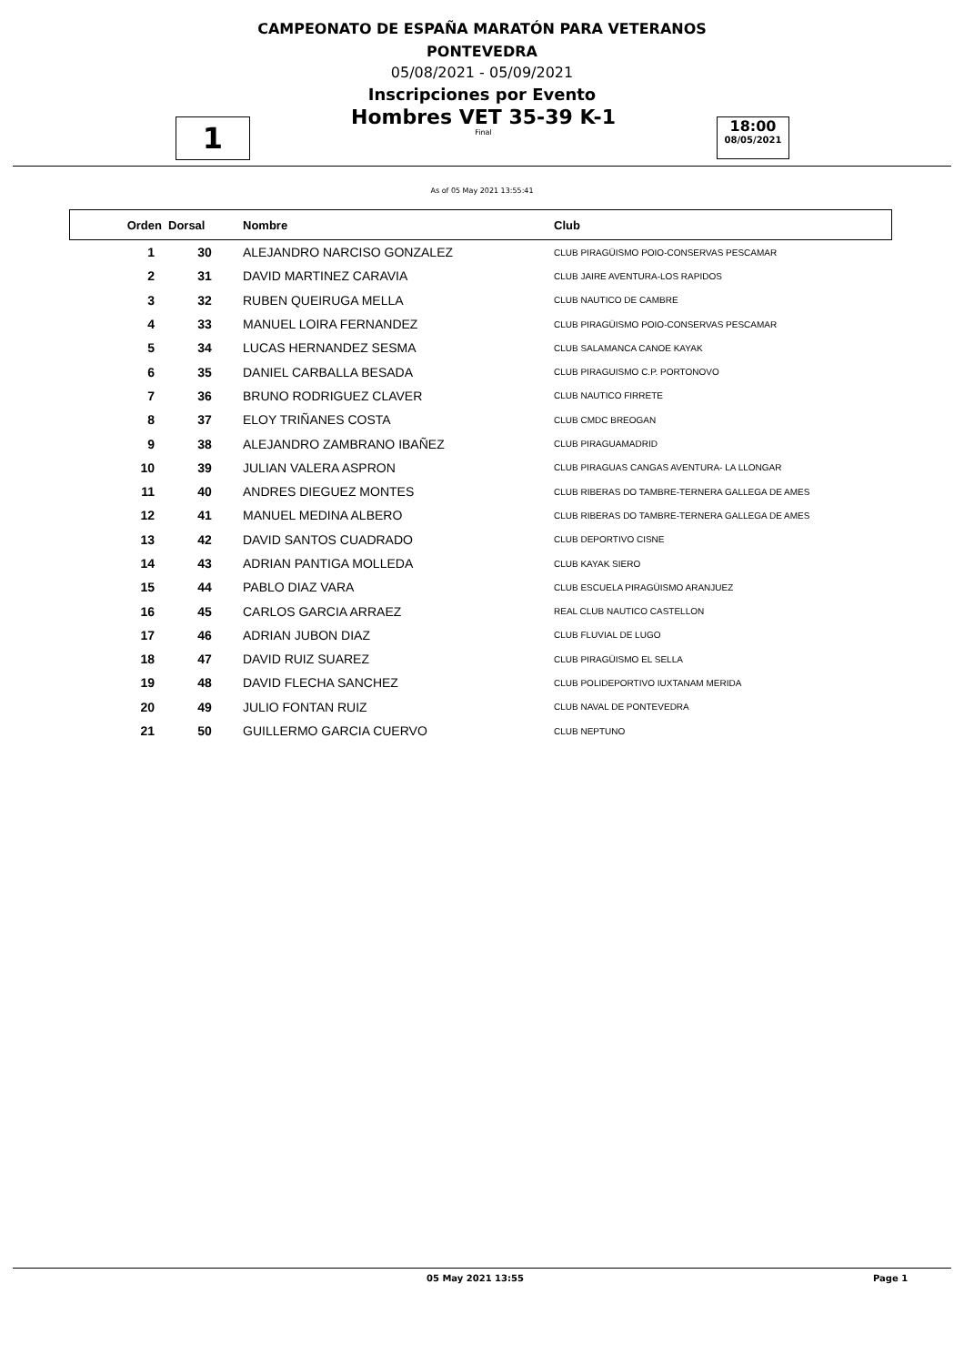CAMPEONATO DE ESPAÑA MARATÓN PARA VETERANOS
PONTEVEDRA
05/08/2021 - 05/09/2021
Inscripciones por Evento
1
Hombres VET 35-39 K-1
Final
18:00
08/05/2021
As of 05 May 2021 13:55:41
| Orden | Dorsal | Nombre | Club |
| --- | --- | --- | --- |
| 1 | 30 | ALEJANDRO NARCISO GONZALEZ | CLUB PIRAGÜISMO POIO-CONSERVAS PESCAMAR |
| 2 | 31 | DAVID MARTINEZ CARAVIA | CLUB JAIRE AVENTURA-LOS RAPIDOS |
| 3 | 32 | RUBEN QUEIRUGA MELLA | CLUB NAUTICO DE CAMBRE |
| 4 | 33 | MANUEL LOIRA FERNANDEZ | CLUB PIRAGÜISMO POIO-CONSERVAS PESCAMAR |
| 5 | 34 | LUCAS HERNANDEZ SESMA | CLUB SALAMANCA CANOE KAYAK |
| 6 | 35 | DANIEL CARBALLA BESADA | CLUB PIRAGUISMO C.P. PORTONOVO |
| 7 | 36 | BRUNO RODRIGUEZ CLAVER | CLUB NAUTICO FIRRETE |
| 8 | 37 | ELOY TRIÑANES COSTA | CLUB CMDC BREOGAN |
| 9 | 38 | ALEJANDRO ZAMBRANO IBAÑEZ | CLUB PIRAGUAMADRID |
| 10 | 39 | JULIAN VALERA ASPRON | CLUB PIRAGUAS CANGAS AVENTURA- LA LLONGAR |
| 11 | 40 | ANDRES DIEGUEZ MONTES | CLUB RIBERAS DO TAMBRE-TERNERA GALLEGA DE AMES |
| 12 | 41 | MANUEL MEDINA ALBERO | CLUB RIBERAS DO TAMBRE-TERNERA GALLEGA DE AMES |
| 13 | 42 | DAVID SANTOS CUADRADO | CLUB DEPORTIVO CISNE |
| 14 | 43 | ADRIAN PANTIGA MOLLEDA | CLUB KAYAK SIERO |
| 15 | 44 | PABLO DIAZ VARA | CLUB ESCUELA PIRAGÜISMO ARANJUEZ |
| 16 | 45 | CARLOS GARCIA ARRAEZ | REAL CLUB NAUTICO CASTELLON |
| 17 | 46 | ADRIAN JUBON DIAZ | CLUB FLUVIAL DE LUGO |
| 18 | 47 | DAVID RUIZ SUAREZ | CLUB PIRAGÜISMO EL SELLA |
| 19 | 48 | DAVID FLECHA SANCHEZ | CLUB POLIDEPORTIVO IUXTANAM MERIDA |
| 20 | 49 | JULIO FONTAN RUIZ | CLUB NAVAL DE PONTEVEDRA |
| 21 | 50 | GUILLERMO GARCIA CUERVO | CLUB NEPTUNO |
05 May 2021 13:55 Page 1